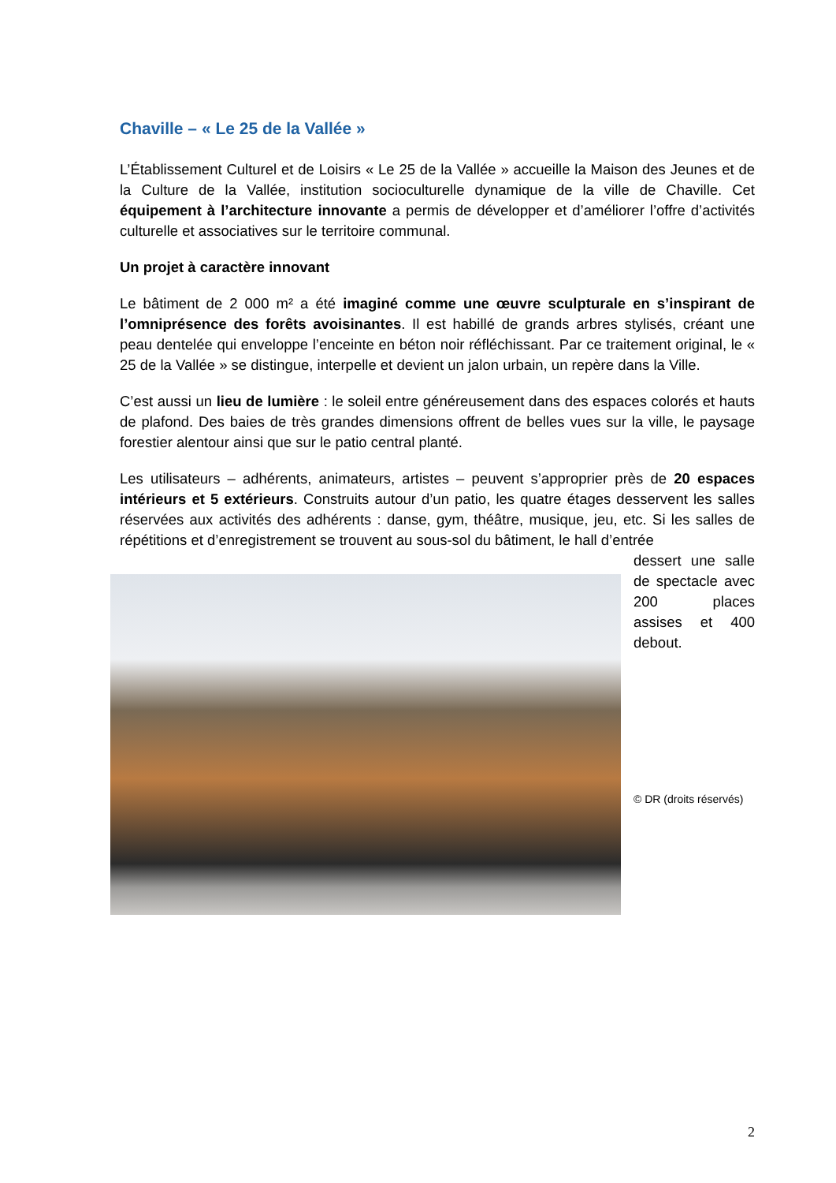Chaville – « Le 25 de la Vallée »
L’Établissement Culturel et de Loisirs « Le 25 de la Vallée » accueille la Maison des Jeunes et de la Culture de la Vallée, institution socioculturelle dynamique de la ville de Chaville. Cet équipement à l’architecture innovante a permis de développer et d’améliorer l’offre d’activités culturelle et associatives sur le territoire communal.
Un projet à caractère innovant
Le bâtiment de 2 000 m² a été imaginé comme une œuvre sculpturale en s’inspirant de l’omniprésence des forêts avoisinantes. Il est habillé de grands arbres stylisés, créant une peau dentelée qui enveloppe l’enceinte en béton noir réfléchissant. Par ce traitement original, le « 25 de la Vallée » se distingue, interpelle et devient un jalon urbain, un repère dans la Ville.
C’est aussi un lieu de lumière : le soleil entre généreusement dans des espaces colorés et hauts de plafond. Des baies de très grandes dimensions offrent de belles vues sur la ville, le paysage forestier alentour ainsi que sur le patio central planté.
Les utilisateurs – adhérents, animateurs, artistes – peuvent s’approprier près de 20 espaces intérieurs et 5 extérieurs. Construits autour d’un patio, les quatre étages desservent les salles réservées aux activités des adhérents : danse, gym, théâtre, musique, jeu, etc. Si les salles de répétitions et d’enregistrement se trouvent au sous-sol du bâtiment, le hall d’entrée
dessert une salle de spectacle avec 200 places assises et 400 debout.
© DR (droits réservés)
2